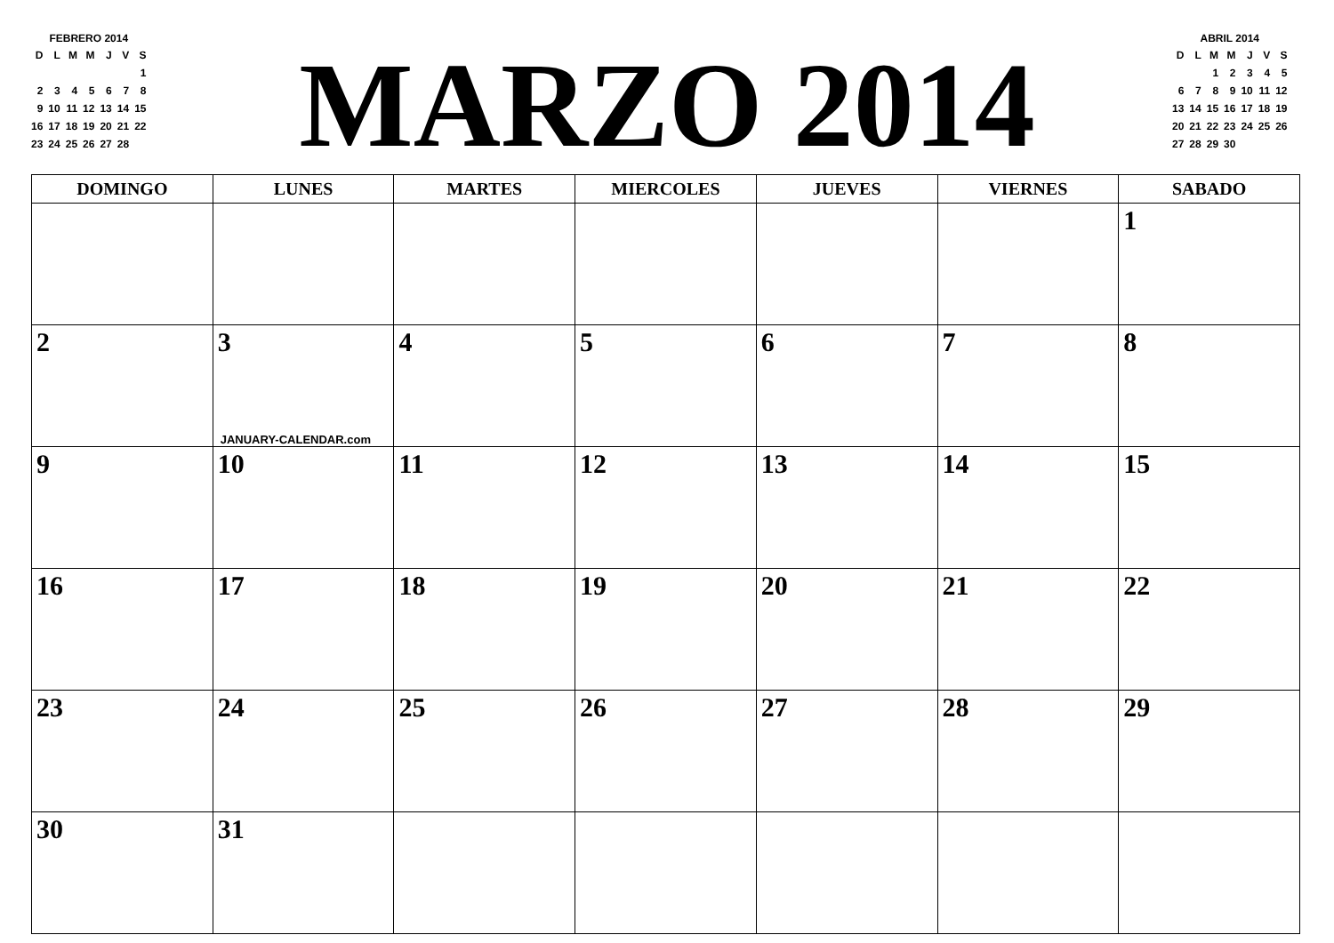FEBRERO 2014
| D | L | M | M | J | V | S |
| | | | | | | 1 |
| 2 | 3 | 4 | 5 | 6 | 7 | 8 |
| 9 | 10 | 11 | 12 | 13 | 14 | 15 |
| 16 | 17 | 18 | 19 | 20 | 21 | 22 |
| 23 | 24 | 25 | 26 | 27 | 28 | |
MARZO 2014
ABRIL 2014
| D | L | M | M | J | V | S |
| | | 1 | 2 | 3 | 4 | 5 |
| 6 | 7 | 8 | 9 | 10 | 11 | 12 |
| 13 | 14 | 15 | 16 | 17 | 18 | 19 |
| 20 | 21 | 22 | 23 | 24 | 25 | 26 |
| 27 | 28 | 29 | 30 | | | |
| DOMINGO | LUNES | MARTES | MIERCOLES | JUEVES | VIERNES | SABADO |
| --- | --- | --- | --- | --- | --- | --- |
| | | | | | | 1 |
| 2 | 3 JANUARY-CALENDAR.com | 4 | 5 | 6 | 7 | 8 |
| 9 | 10 | 11 | 12 | 13 | 14 | 15 |
| 16 | 17 | 18 | 19 | 20 | 21 | 22 |
| 23 | 24 | 25 | 26 | 27 | 28 | 29 |
| 30 | 31 | | | | | |